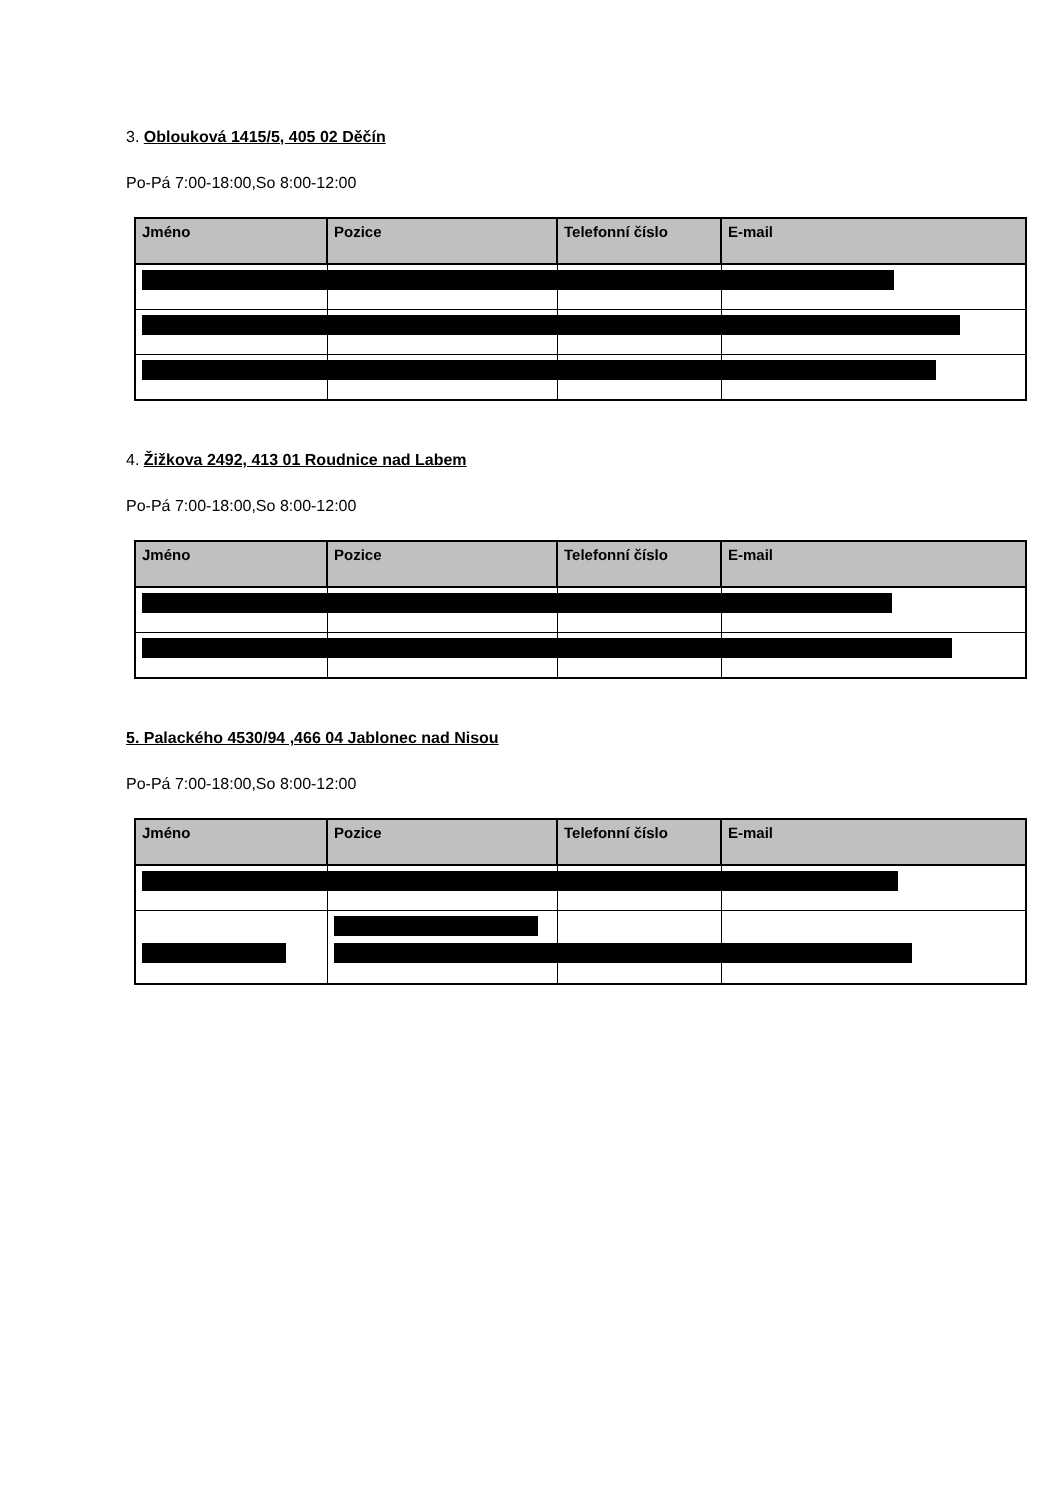3. Oblouková 1415/5, 405 02 Děčín
Po-Pá 7:00-18:00,So 8:00-12:00
| Jméno | Pozice | Telefonní číslo | E-mail |
| --- | --- | --- | --- |
4. Žižkova 2492, 413 01 Roudnice nad Labem
Po-Pá 7:00-18:00,So 8:00-12:00
| Jméno | Pozice | Telefonní číslo | E-mail |
| --- | --- | --- | --- |
5. Palackého 4530/94 ,466 04 Jablonec nad Nisou
Po-Pá 7:00-18:00,So 8:00-12:00
| Jméno | Pozice | Telefonní číslo | E-mail |
| --- | --- | --- | --- |